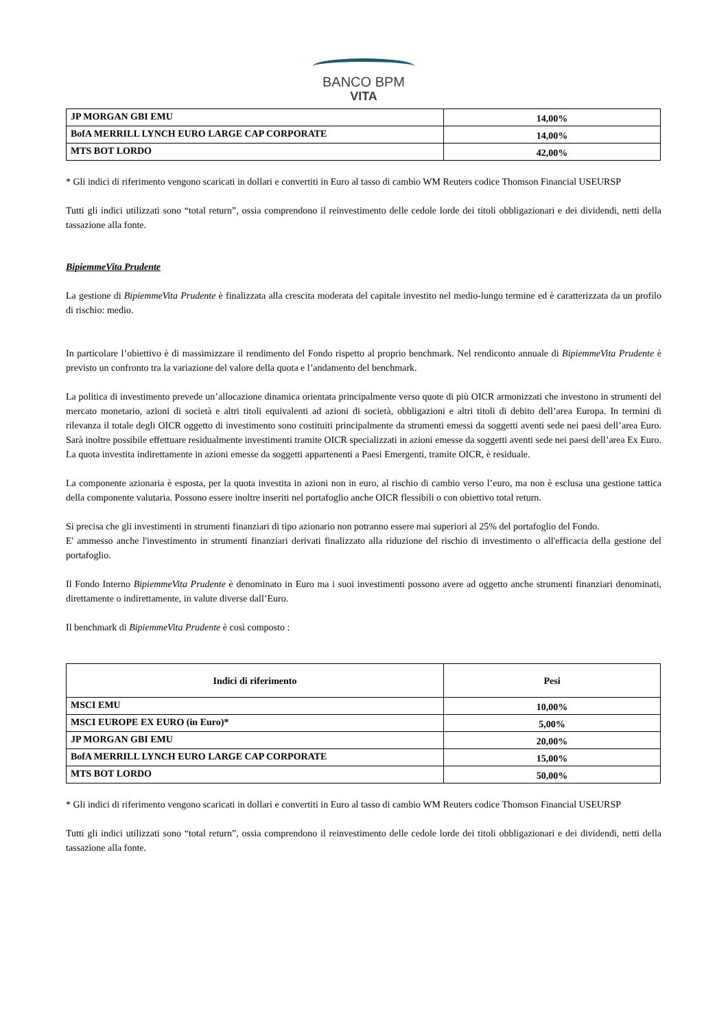BANCO BPM
VITA
| JP MORGAN GBI EMU | 14,00% |
| BofA MERRILL LYNCH EURO LARGE CAP CORPORATE | 14,00% |
| MTS BOT LORDO | 42,00% |
* Gli indici di riferimento vengono scaricati in dollari e convertiti in Euro al tasso di cambio WM Reuters codice Thomson Financial USEURSP
Tutti gli indici utilizzati sono “total return”, ossia comprendono il reinvestimento delle cedole lorde dei titoli obbligazionari e dei dividendi, netti della tassazione alla fonte.
BipiemmeVita Prudente
La gestione di BipiemmeVita Prudente è finalizzata alla crescita moderata del capitale investito nel medio-lungo termine ed è caratterizzata da un profilo di rischio: medio.
In particolare l’obiettivo è di massimizzare il rendimento del Fondo rispetto al proprio benchmark. Nel rendiconto annuale di BipiemmeVita Prudente è previsto un confronto tra la variazione del valore della quota e l’andamento del benchmark.
La politica di investimento prevede un’allocazione dinamica orientata principalmente verso quote di più OICR armonizzati che investono in strumenti del mercato monetario, azioni di società e altri titoli equivalenti ad azioni di società, obbligazioni e altri titoli di debito dell’area Europa. In termini di rilevanza il totale degli OICR oggetto di investimento sono costituiti principalmente da strumenti emessi da soggetti aventi sede nei paesi dell’area Euro. Sarà inoltre possibile effettuare residualmente investimenti tramite OICR specializzati in azioni emesse da soggetti aventi sede nei paesi dell’area Ex Euro. La quota investita indirettamente in azioni emesse da soggetti appartenenti a Paesi Emergenti, tramite OICR, è residuale.
La componente azionaria è esposta, per la quota investita in azioni non in euro, al rischio di cambio verso l’euro, ma non è esclusa una gestione tattica della componente valutaria. Possono essere inoltre inseriti nel portafoglio anche OICR flessibili o con obiettivo total return.
Si precisa che gli investimenti in strumenti finanziari di tipo azionario non potranno essere mai superiori al 25% del portafoglio del Fondo.
E' ammesso anche l'investimento in strumenti finanziari derivati finalizzato alla riduzione del rischio di investimento o all'efficacia della gestione del portafoglio.
Il Fondo Interno BipiemmeVita Prudente è denominato in Euro ma i suoi investimenti possono avere ad oggetto anche strumenti finanziari denominati, direttamente o indirettamente, in valute diverse dall’Euro.
Il benchmark di BipiemmeVita Prudente è così composto :
| Indici di riferimento | Pesi |
| --- | --- |
| MSCI EMU | 10,00% |
| MSCI EUROPE EX EURO (in Euro)* | 5,00% |
| JP MORGAN GBI EMU | 20,00% |
| BofA MERRILL LYNCH EURO LARGE CAP CORPORATE | 15,00% |
| MTS BOT LORDO | 50,00% |
* Gli indici di riferimento vengono scaricati in dollari e convertiti in Euro al tasso di cambio WM Reuters codice Thomson Financial USEURSP
Tutti gli indici utilizzati sono “total return”, ossia comprendono il reinvestimento delle cedole lorde dei titoli obbligazionari e dei dividendi, netti della tassazione alla fonte.